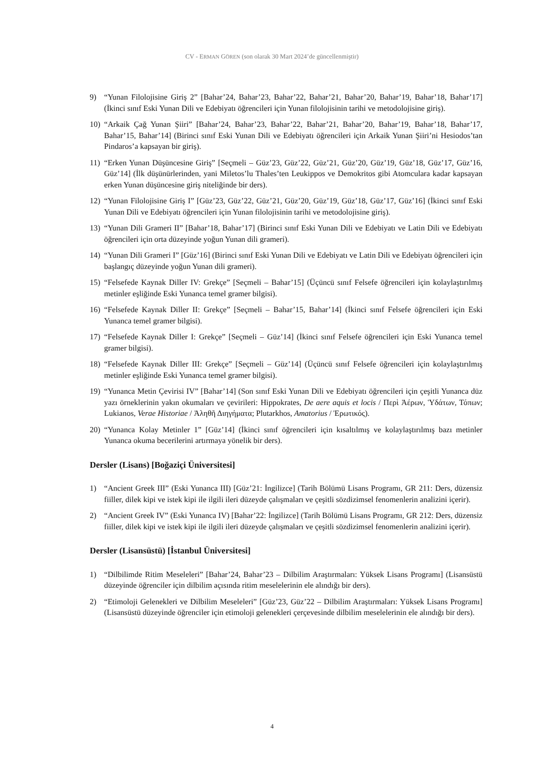CV - ERMAN GÖREN (son olarak 30 Mart 2024’de güncellenmiştir)
9) “Yunan Filolojisine Giriş 2” [Bahar’24, Bahar’23, Bahar’22, Bahar’21, Bahar’20, Bahar’19, Bahar’18, Bahar’17] (İkinci sınıf Eski Yunan Dili ve Edebiyatı öğrencileri için Yunan filolojisinin tarihi ve metodolojisine giriş).
10) “Arkaik Çağ Yunan Şiiri” [Bahar’24, Bahar’23, Bahar’22, Bahar’21, Bahar’20, Bahar’19, Bahar’18, Bahar’17, Bahar’15, Bahar’14] (Birinci sınıf Eski Yunan Dili ve Edebiyatı öğrencileri için Arkaik Yunan Şiiri’ni Hesiodos’tan Pindaros’a kapsayan bir giriş).
11) “Erken Yunan Düşüncesine Giriş” [Seçmeli – Güz’23, Güz’22, Güz’21, Güz’20, Güz’19, Güz’18, Güz’17, Güz’16, Güz’14] (İlk düşünürlerinden, yani Miletos’lu Thales’ten Leukippos ve Demokritos gibi Atomculara kadar kapsayan erken Yunan düşüncesine giriş niteliğinde bir ders).
12) “Yunan Filolojisine Giriş I” [Güz’23, Güz’22, Güz’21, Güz’20, Güz’19, Güz’18, Güz’17, Güz’16] (İkinci sınıf Eski Yunan Dili ve Edebiyatı öğrencileri için Yunan filolojisinin tarihi ve metodolojisine giriş).
13) “Yunan Dili Grameri II” [Bahar’18, Bahar’17] (Birinci sınıf Eski Yunan Dili ve Edebiyatı ve Latin Dili ve Edebiyatı öğrencileri için orta düzeyinde yoğun Yunan dili grameri).
14) “Yunan Dili Grameri I” [Güz’16] (Birinci sınıf Eski Yunan Dili ve Edebiyatı ve Latin Dili ve Edebiyatı öğrencileri için başlangıç düzeyinde yoğun Yunan dili grameri).
15) “Felsefede Kaynak Diller IV: Grekçe” [Seçmeli – Bahar’15] (Üçüncü sınıf Felsefe öğrencileri için kolaylaştırılmış metinler eşliğinde Eski Yunanca temel gramer bilgisi).
16) “Felsefede Kaynak Diller II: Grekçe” [Seçmeli – Bahar’15, Bahar’14] (İkinci sınıf Felsefe öğrencileri için Eski Yunanca temel gramer bilgisi).
17) “Felsefede Kaynak Diller I: Grekçe” [Seçmeli – Güz’14] (İkinci sınıf Felsefe öğrencileri için Eski Yunanca temel gramer bilgisi).
18) “Felsefede Kaynak Diller III: Grekçe” [Seçmeli – Güz’14] (Üçüncü sınıf Felsefe öğrencileri için kolaylaştırılmış metinler eşliğinde Eski Yunanca temel gramer bilgisi).
19) “Yunanca Metin Çevirisi IV” [Bahar’14] (Son sınıf Eski Yunan Dili ve Edebiyatı öğrencileri için çeşitli Yunanca düz yazı örneklerinin yakın okumaları ve çevirileri: Hippokrates, De aere aquis et locis / Περὶ Ἀέρων, Ὑδάτων, Τόπων; Lukianos, Verae Historiae / Ἀληθῆ Διηγήματα; Plutarkhos, Amatorius / Ἐρωτικός).
20) “Yunanca Kolay Metinler 1” [Güz’14] (İkinci sınıf öğrencileri için kısaltılmış ve kolaylaştırılmış bazı metinler Yunanca okuma becerilerini artırmaya yönelik bir ders).
Dersler (Lisans) [Boğaziçi Üniversitesi]
1) “Ancient Greek III” (Eski Yunanca III) [Güz’21: İngilizce] (Tarih Bölümü Lisans Programı, GR 211: Ders, düzensiz fiiller, dilek kipi ve istek kipi ile ilgili ileri düzeyde çalışmaları ve çeşitli sözdizimsel fenomenlerin analizini içerir).
2) “Ancient Greek IV” (Eski Yunanca IV) [Bahar’22: İngilizce] (Tarih Bölümü Lisans Programı, GR 212: Ders, düzensiz fiiller, dilek kipi ve istek kipi ile ilgili ileri düzeyde çalışmaları ve çeşitli sözdizimsel fenomenlerin analizini içerir).
Dersler (Lisansüstü) [İstanbul Üniversitesi]
1) “Dilbilimde Ritim Meseleleri” [Bahar’24, Bahar’23 – Dilbilim Araştırmaları: Yüksek Lisans Programı] (Lisansüstü düzeyinde öğrenciler için dilbilim açısında ritim meselelerinin ele alındığı bir ders).
2) “Etimoloji Gelenekleri ve Dilbilim Meseleleri” [Güz’23, Güz’22 – Dilbilim Araştırmaları: Yüksek Lisans Programı] (Lisansüstü düzeyinde öğrenciler için etimoloji gelenekleri çerçevesinde dilbilim meselelerinin ele alındığı bir ders).
4